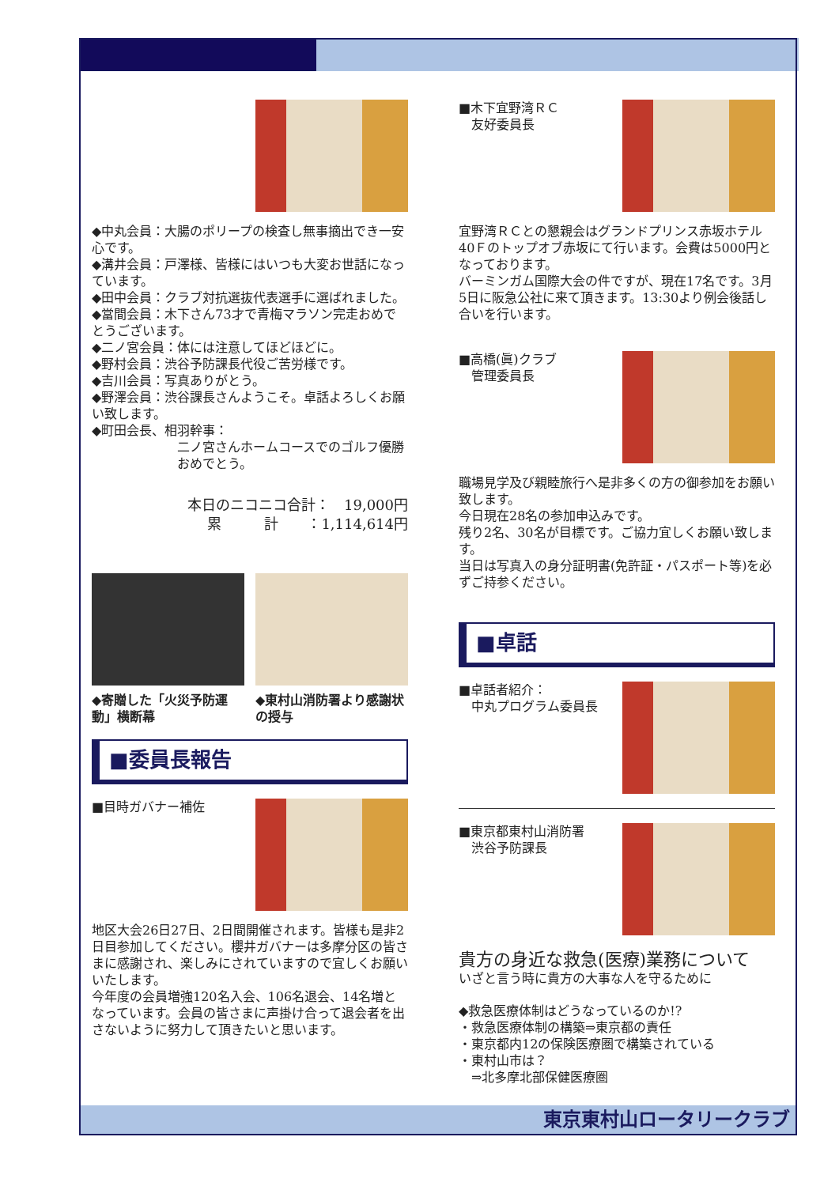◆中丸会員：大腸のポリープの検査し無事摘出でき一安心です。
◆溝井会員：戸澤様、皆様にはいつも大変お世話になっています。
◆田中会員：クラブ対抗選抜代表選手に選ばれました。
◆當間会員：木下さん73才で青梅マラソン完走おめでとうございます。
◆二ノ宮会員：体には注意してほどほどに。
◆野村会員：渋谷予防課長代役ご苦労様です。
◆吉川会員：写真ありがとう。
◆野澤会員：渋谷課長さんようこそ。卓話よろしくお願い致します。
◆町田会長、相羽幹事：
二ノ宮さんホームコースでのゴルフ優勝おめでとう。
本日のニコニコ合計：　19,000円
累　　　計　　：1,114,614円
◆寄贈した「火災予防運動」横断幕
◆東村山消防署より感謝状の授与
■委員長報告
■目時ガバナー補佐
地区大会26日27日、2日間開催されます。皆様も是非2日目参加してください。櫻井ガバナーは多摩分区の皆さまに感謝され、楽しみにされていますので宜しくお願いいたします。
今年度の会員増強120名入会、106名退会、14名増となっています。会員の皆さまに声掛け合って退会者を出さないように努力して頂きたいと思います。
■木下宜野湾ＲＣ
　友好委員長
宜野湾ＲＣとの懇親会はグランドプリンス赤坂ホテル40Ｆのトップオブ赤坂にて行います。会費は5000円となっております。
バーミンガム国際大会の件ですが、現在17名です。3月5日に阪急公社に来て頂きます。13:30より例会後話し合いを行います。
■高橋(眞)クラブ
　管理委員長
職場見学及び親睦旅行へ是非多くの方の御参加をお願い致します。
今日現在28名の参加申込みです。
残り2名、30名が目標です。ご協力宜しくお願い致します。
当日は写真入の身分証明書(免許証・パスポート等)を必ずご持参ください。
■卓話
■卓話者紹介：
　中丸プログラム委員長
■東京都東村山消防署
　渋谷予防課長
貴方の身近な救急(医療)業務について
いざと言う時に貴方の大事な人を守るために
◆救急医療体制はどうなっているのか!?
・救急医療体制の構築⇒東京都の責任
・東京都内12の保険医療圏で構築されている
・東村山市は？
　⇒北多摩北部保健医療圏
東京東村山ロータリークラブ